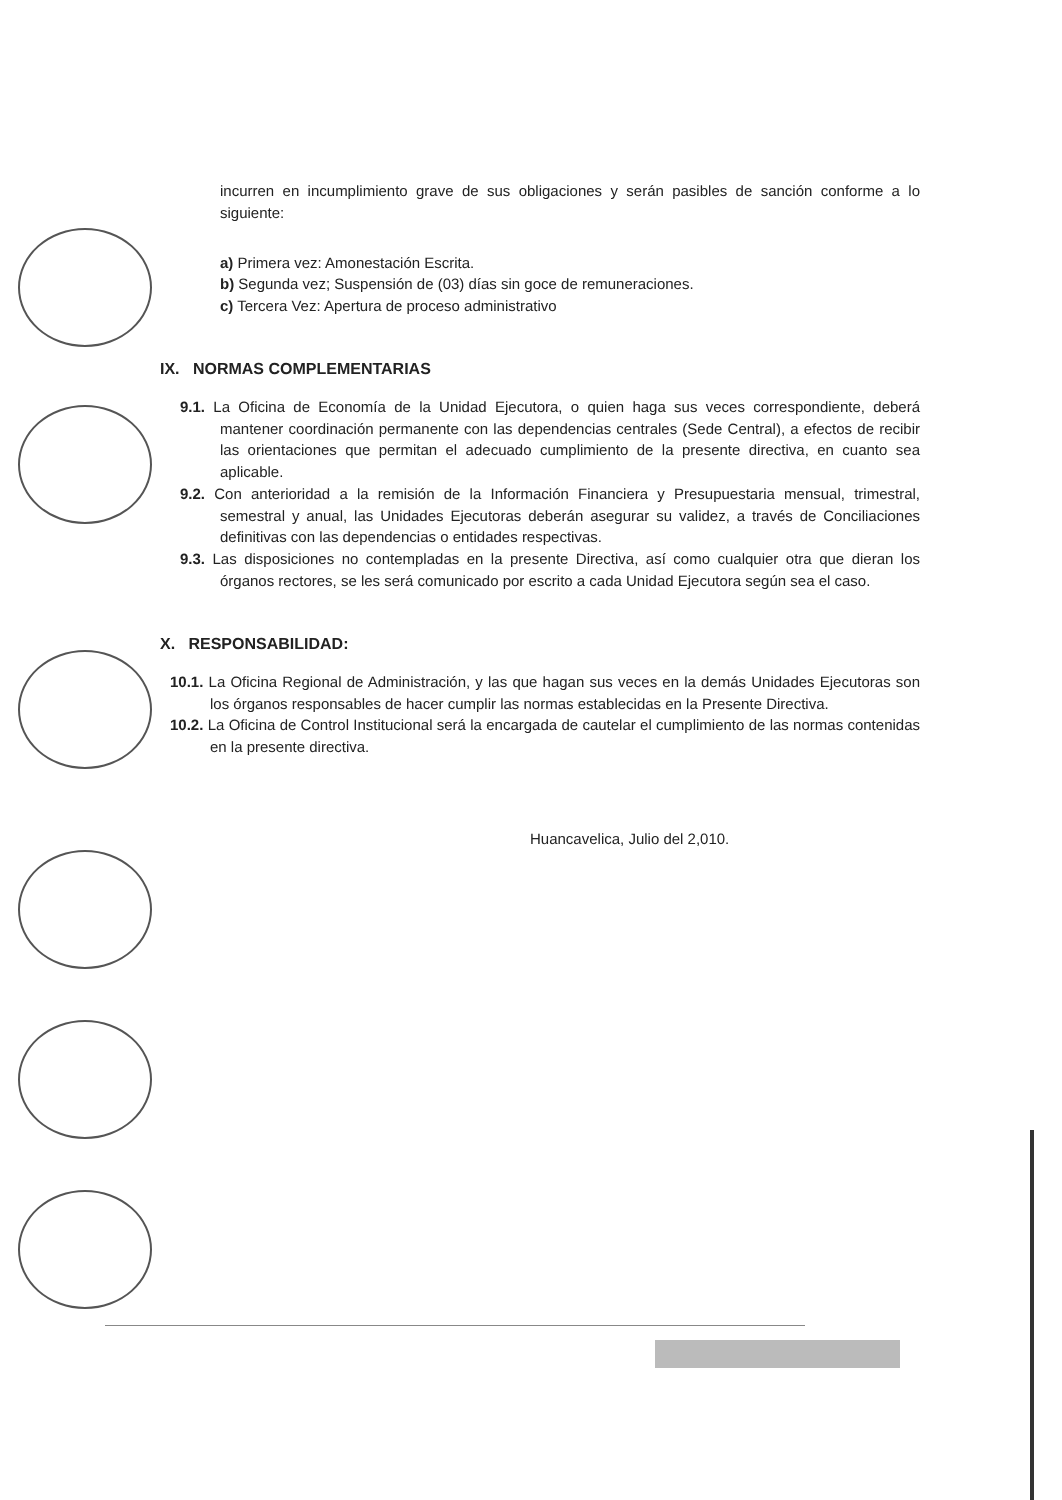incurren en incumplimiento grave de sus obligaciones y serán pasibles de sanción conforme a lo siguiente:
a) Primera vez: Amonestación Escrita.
b) Segunda vez; Suspensión de (03) días sin goce de remuneraciones.
c) Tercera Vez: Apertura de proceso administrativo
IX. NORMAS COMPLEMENTARIAS
9.1. La Oficina de Economía de la Unidad Ejecutora, o quien haga sus veces correspondiente, deberá mantener coordinación permanente con las dependencias centrales (Sede Central), a efectos de recibir las orientaciones que permitan el adecuado cumplimiento de la presente directiva, en cuanto sea aplicable.
9.2. Con anterioridad a la remisión de la Información Financiera y Presupuestaria mensual, trimestral, semestral y anual, las Unidades Ejecutoras deberán asegurar su validez, a través de Conciliaciones definitivas con las dependencias o entidades respectivas.
9.3. Las disposiciones no contempladas en la presente Directiva, así como cualquier otra que dieran los órganos rectores, se les será comunicado por escrito a cada Unidad Ejecutora según sea el caso.
X. RESPONSABILIDAD:
10.1. La Oficina Regional de Administración, y las que hagan sus veces en la demás Unidades Ejecutoras son los órganos responsables de hacer cumplir las normas establecidas en la Presente Directiva.
10.2. La Oficina de Control Institucional será la encargada de cautelar el cumplimiento de las normas contenidas en la presente directiva.
Huancavelica, Julio del 2,010.